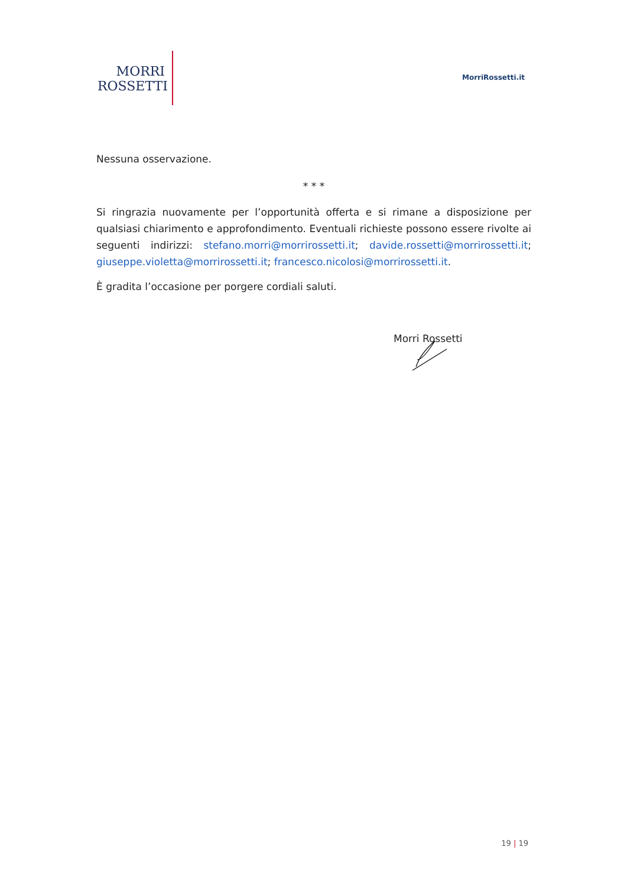MORRI
ROSSETTI
MorriRossetti.it
Nessuna osservazione.
* * *
Si ringrazia nuovamente per l’opportunità offerta e si rimane a disposizione per qualsiasi chiarimento e approfondimento. Eventuali richieste possono essere rivolte ai seguenti indirizzi: stefano.morri@morrirossetti.it; davide.rossetti@morrirossetti.it; giuseppe.violetta@morrirossetti.it; francesco.nicolosi@morrirossetti.it.
È gradita l’occasione per porgere cordiali saluti.
Morri Rossetti
19 | 19